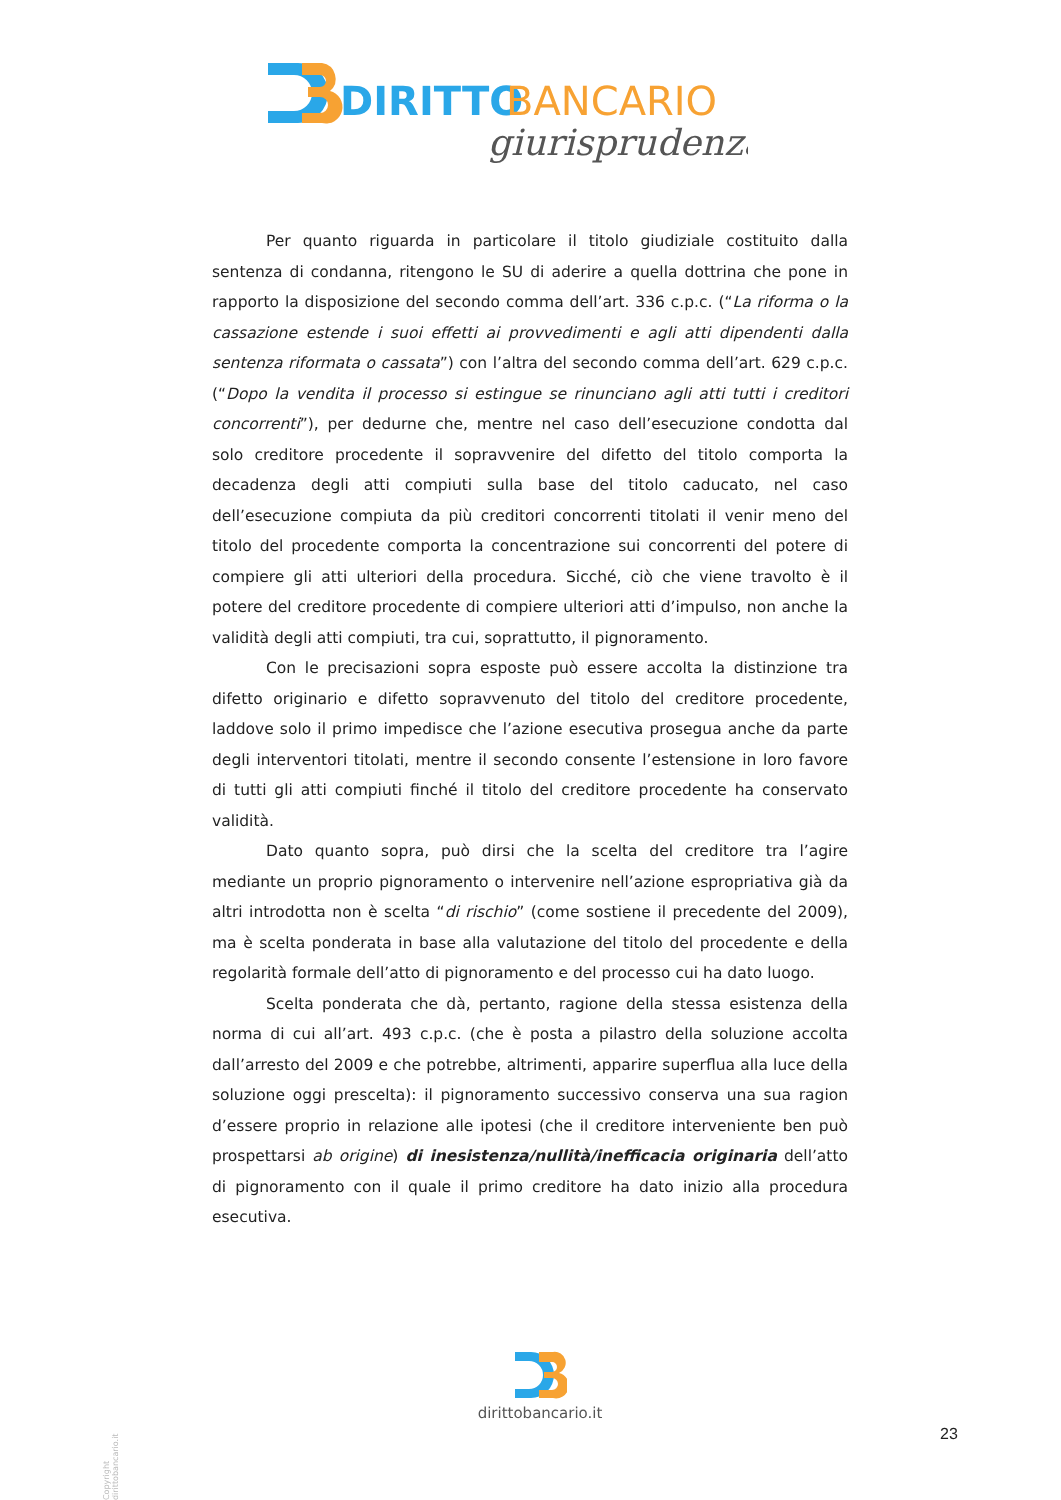DIRITTO
BANCARIO
giurisprudenza
Per quanto riguarda in particolare il titolo giudiziale costituito dalla sentenza di condanna, ritengono le SU di aderire a quella dottrina che pone in rapporto la disposizione del secondo comma dell’art. 336 c.p.c. (“La riforma o la cassazione estende i suoi effetti ai provvedimenti e agli atti dipendenti dalla sentenza riformata o cassata”) con l’altra del secondo comma dell’art. 629 c.p.c. (“Dopo la vendita il processo si estingue se rinunciano agli atti tutti i creditori concorrenti”), per dedurne che, mentre nel caso dell’esecuzione condotta dal solo creditore procedente il sopravvenire del difetto del titolo comporta la decadenza degli atti compiuti sulla base del titolo caducato, nel caso dell’esecuzione compiuta da più creditori concorrenti titolati il venir meno del titolo del procedente comporta la concentrazione sui concorrenti del potere di compiere gli atti ulteriori della procedura. Sicché, ciò che viene travolto è il potere del creditore procedente di compiere ulteriori atti d’impulso, non anche la validità degli atti compiuti, tra cui, soprattutto, il pignoramento.
Con le precisazioni sopra esposte può essere accolta la distinzione tra difetto originario e difetto sopravvenuto del titolo del creditore procedente, laddove solo il primo impedisce che l’azione esecutiva prosegua anche da parte degli interventori titolati, mentre il secondo consente l’estensione in loro favore di tutti gli atti compiuti finché il titolo del creditore procedente ha conservato validità.
Dato quanto sopra, può dirsi che la scelta del creditore tra l’agire mediante un proprio pignoramento o intervenire nell’azione espropriativa già da altri introdotta non è scelta “di rischio” (come sostiene il precedente del 2009), ma è scelta ponderata in base alla valutazione del titolo del procedente e della regolarità formale dell’atto di pignoramento e del processo cui ha dato luogo.
Scelta ponderata che dà, pertanto, ragione della stessa esistenza della norma di cui all’art. 493 c.p.c. (che è posta a pilastro della soluzione accolta dall’arresto del 2009 e che potrebbe, altrimenti, apparire superflua alla luce della soluzione oggi prescelta): il pignoramento successivo conserva una sua ragion d’essere proprio in relazione alle ipotesi (che il creditore interveniente ben può prospettarsi ab origine) di inesistenza/nullità/inefficacia originaria dell’atto di pignoramento con il quale il primo creditore ha dato inizio alla procedura esecutiva.
Copyright dirittobancario.it
dirittobancario.it
23